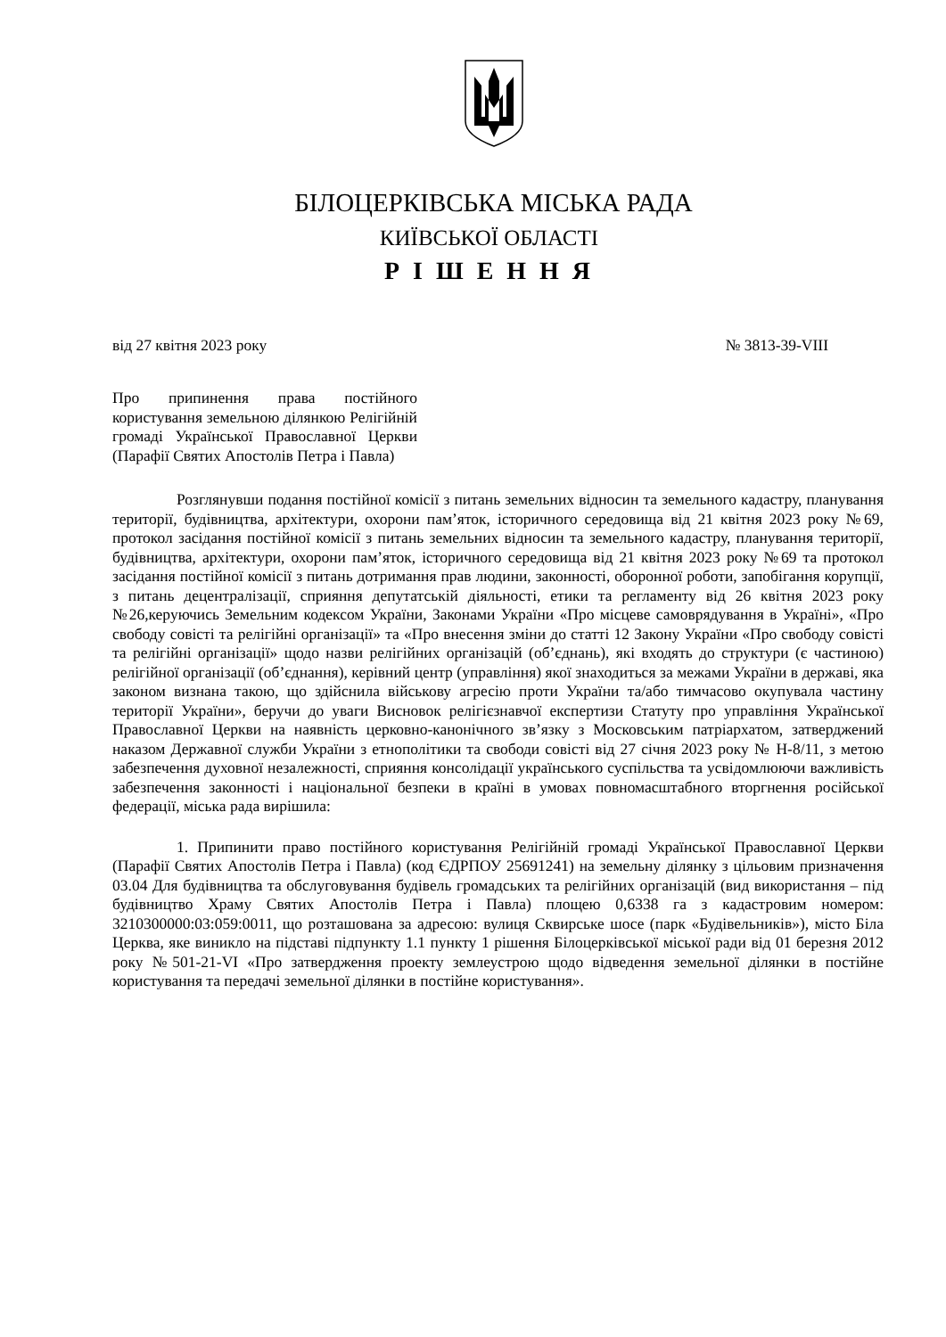БІЛОЦЕРКІВСЬКА МІСЬКА РАДА
КИЇВСЬКОЇ ОБЛАСТІ
Р І Ш Е Н Н Я
від 27 квітня 2023 року № 3813-39-VIII
Про припинення права постійного користування земельною ділянкою Релігійній громаді Української Православної Церкви (Парафії Святих Апостолів Петра і Павла)
Розглянувши подання постійної комісії з питань земельних відносин та земельного кадастру, планування території, будівництва, архітектури, охорони пам’яток, історичного середовища від 21 квітня 2023 року №69, протокол засідання постійної комісії з питань земельних відносин та земельного кадастру, планування території, будівництва, архітектури, охорони пам’яток, історичного середовища від 21 квітня 2023 року №69 та протокол засідання постійної комісії з питань дотримання прав людини, законності, оборонної роботи, запобігання корупції, з питань децентралізації, сприяння депутатській діяльності, етики та регламенту від 26 квітня 2023 року №26,керуючись Земельним кодексом України, Законами України «Про місцеве самоврядування в Україні», «Про свободу совісті та релігійні організації» та «Про внесення зміни до статті 12 Закону України «Про свободу совісті та релігійні організації» щодо назви релігійних організацій (об’єднань), які входять до структури (є частиною) релігійної організації (об’єднання), керівний центр (управління) якої знаходиться за межами України в державі, яка законом визнана такою, що здійснила військову агресію проти України та/або тимчасово окупувала частину території України», беручи до уваги Висновок релігієзнавчої експертизи Статуту про управління Української Православної Церкви на наявність церковно-канонічного зв’язку з Московським патріархатом, затверджений наказом Державної служби України з етнополітики та свободи совісті від 27 січня 2023 року № Н-8/11, з метою забезпечення духовної незалежності, сприяння консолідації українського суспільства та усвідомлюючи важливість забезпечення законності і національної безпеки в країні в умовах повномасштабного вторгнення російської федерації, міська рада вирішила:
1. Припинити право постійного користування Релігійній громаді Української Православної Церкви (Парафії Святих Апостолів Петра і Павла) (код ЄДРПОУ 25691241) на земельну ділянку з цільовим призначення 03.04 Для будівництва та обслуговування будівель громадських та релігійних організацій (вид використання – під будівництво Храму Святих Апостолів Петра і Павла) площею 0,6338 га з кадастровим номером: 3210300000:03:059:0011, що розташована за адресою: вулиця Сквирське шосе (парк «Будівельників»), місто Біла Церква, яке виникло на підставі підпункту 1.1 пункту 1 рішення Білоцерківської міської ради від 01 березня 2012 року №501-21-VI «Про затвердження проекту землеустрою щодо відведення земельної ділянки в постійне користування та передачі земельної ділянки в постійне користування».